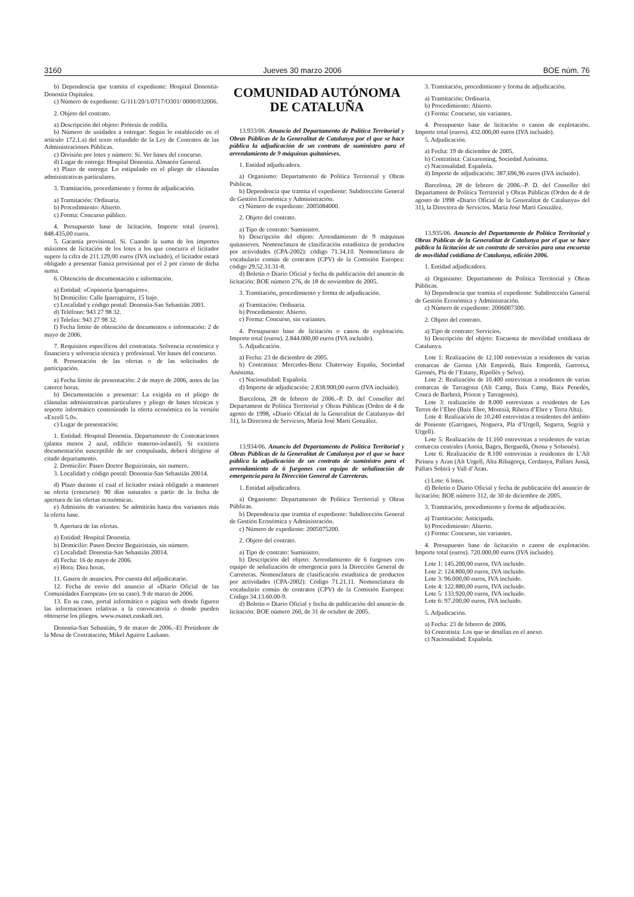3160 Jueves 30 marzo 2006 BOE núm. 76
b) Dependencia que tramita el expediente: Hospital Donostia-Donostia Ospitalea.
c) Número de expediente: G/111/20/1/0717/O301/ 0000/032006.
2. Objeto del contrato.
a) Descripción del objeto: Prótesis de rodilla.
b) Número de unidades a entregar: Según lo establecido en el artículo 172.1.a) del texto refundido de la Ley de Contratos de las Administraciones Públicas.
c) División por lotes y número: Sí. Ver bases del concurso.
d) Lugar de entrega: Hospital Donostia. Almacén General.
e) Plazo de entrega: Lo estipulado en el pliego de cláusulas administrativas particulares.
3. Tramitación, procedimiento y forma de adjudicación.
a) Tramitación: Ordinaria.
b) Procedimiento: Abierto.
c) Forma: Concurso público.
4. Presupuesto base de licitación. Importe total (euros). 848.435,00 euros.
5. Garantía provisional. Sí. Cuando la suma de los importes máximos de licitación de los lotes a los que concurra el licitador supere la cifra de 211.129,00 euros (IVA incluido), el licitador estará obligado a presentar fianza provisional por el 2 por ciento de dicha suma.
6. Obtención de documentación e información.
a) Entidad: «Copistería Iparraguirre».
b) Domicilio: Calle Iparraguirre, 15 bajo.
c) Localidad y código postal: Donostia-San Sebastián 2001.
d) Teléfono: 943 27 98 32.
e) Telefax: 943 27 98 32.
f) Fecha límite de obtención de documentos e información: 2 de mayo de 2006.
7. Requisitos específicos del contratista. Solvencia económica y financiera y solvencia técnica y profesional. Ver bases del concurso.
8. Presentación de las ofertas o de las solicitudes de participación.
a) Fecha límite de presentación: 2 de mayo de 2006, antes de las catorce horas.
b) Documentación a presentar: La exigida en el pliego de cláusulas administrativas particulares y pliego de bases técnicas y soporte informático conteniendo la oferta económica en la versión «Excell 5.0».
c) Lugar de presentación:
1. Entidad: Hospital Donostia. Departamento de Contrataciones (planta menos 2 azul, edificio materno-infantil). Si existiera documentación susceptible de ser compulsada, deberá dirigirse al citado departamento.
2. Domicilio: Paseo Doctor Beguiristain, sin numero.
3. Localidad y código postal: Donostia-San Sebastián 20014.
d) Plazo durante el cual el licitador estará obligado a mantener su oferta (concurso): 90 días naturales a partir de la fecha de apertura de las ofertas económicas.
e) Admisión de variantes: Se admitirán hasta dos variantes más la oferta base.
9. Apertura de las ofertas.
a) Entidad: Hospital Donostia.
b) Domicilio: Paseo Doctor Beguiristain, sin número.
c) Localidad: Donostia-San Sebastián 20014.
d) Fecha: 16 de mayo de 2006.
e) Hora: Diez horas.
11. Gastos de anuncios. Por cuenta del adjudicatario.
12. Fecha de envío del anuncio al «Diario Oficial de las Comunidades Europeas» (en su caso). 9 de marzo de 2006.
13. En su caso, portal informático o página web donde figuren las informaciones relativas a la convocatoria o donde pueden obtenerse los pliegos. www.osanet.euskadi.net.
Donostia-San Sebastián, 9 de marzo de 2006.–El Presidente de la Mesa de Contratación, Mikel Aguirre Lazkano.
COMUNIDAD AUTÓNOMA
DE CATALUÑA
13.933/06. Anuncio del Departamento de Política Territorial y Obras Públicas de la Generalitat de Catalunya por el que se hace pública la adjudicación de un contrato de suministro para el arrendamiento de 9 máquinas quitanieves.
1. Entidad adjudicadora.
a) Organismo: Departamento de Política Territorial y Obras Públicas.
b) Dependencia que tramita el expediente: Subdirección General de Gestión Económica y Administración.
c) Número de expediente: 2005084000.
2. Objeto del contrato.
a) Tipo de contrato: Suministro.
b) Descripción del objeto: Arrendamiento de 9 máquinas quitanieves. Nomenclatura de clasificación estadística de productos por actividades (CPA-2002): código 71.34.10. Nomenclatura de vocabulario común de contratos (CPV) de la Comisión Europea: código 29.52.31.31-8.
d) Boletín o Diario Oficial y fecha de publicación del anuncio de licitación: BOE número 276, de 18 de noviembre de 2005.
3. Tramitación, procedimiento y forma de adjudicación.
a) Tramitación: Ordinaria.
b) Procedimiento: Abierto.
c) Forma: Concurso, sin variantes.
4. Presupuesto base de licitación o canon de explotación. Importe total (euros). 2.844.000,00 euros (IVA incluido).
5. Adjudicación.
a) Fecha: 23 de diciembre de 2005.
b) Contratista: Mercedes-Benz Chaterway España, Sociedad Anónima.
c) Nacionalidad: Española.
d) Importe de adjudicación: 2.838.900,00 euros (IVA incluido).
Barcelona, 28 de febrero de 2006.–P. D. del Conseller del Departament de Política Territorial y Obras Públicas (Orden de 4 de agosto de 1998, «Diario Oficial de la Generalitat de Catalunya» del 31), la Directora de Servicios, María José Martí González.
13.934/06. Anuncio del Departamento de Política Territorial y Obras Públicas de la Generalitat de Catalunya por el que se hace pública la adjudicación de un contrato de suministro para el arrendamiento de 6 furgones con equipo de señalización de emergencia para la Dirección General de Carreteras.
1. Entidad adjudicadora.
a) Organismo: Departamento de Política Territorial y Obras Públicas.
b) Dependencia que tramita el expediente: Subdirección General de Gestión Económica y Administración.
c) Número de expediente: 2005075200.
2. Objeto del contrato.
a) Tipo de contrato: Suministro.
b) Descripción del objeto: Arrendamiento de 6 furgones con equipo de señalización de emergencia para la Dirección General de Carreteras. Nomenclatura de clasificación estadística de productos por actividades (CPA-2002): Código 71.21.11. Nomenclatura de vocabulario común de contratos (CPV) de la Comisión Europea: Código 34.13.60.00-9.
d) Boletín o Diario Oficial y fecha de publicación del anuncio de licitación: BOE número 260, de 31 de octubre de 2005.
3. Tramitación, procedimiento y forma de adjudicación.
a) Tramitación: Ordinaria.
b) Procedimiento: Abierto.
c) Forma: Concurso, sin variantes.
4. Presupuesto base de licitación o canon de explotación. Importe total (euros). 432.000,00 euros (IVA incluido).
5. Adjudicación.
a) Fecha: 19 de diciembre de 2005.
b) Contratista: Caixarenting, Sociedad Anónima.
c) Nacionalidad: Española.
d) Importe de adjudicación: 387.696,96 euros (IVA incluido).
Barcelona, 28 de febrero de 2006.–P. D. del Conseller del Departament de Política Territorial y Obras Públicas (Orden de 4 de agosto de 1998 «Diario Oficial de la Generalitat de Catalunya» del 31), la Directora de Servicios. María José Martí González.
13.935/06. Anuncio del Departamento de Política Territorial y Obras Públicas de la Generalitat de Catalunya por el que se hace pública la licitación de un contrato de servicios para una encuesta de movilidad cotidiana de Catalunya, edición 2006.
1. Entidad adjudicadora.
a) Organismo: Departamento de Política Territorial y Obras Públicas.
b) Dependencia que tramita el expediente: Subdirección General de Gestión Económica y Administración.
c) Número de expediente: 2006007300.
2. Objeto del contrato.
a) Tipo de contrato: Servicios.
b) Descripción del objeto: Encuesta de movilidad cotidiana de Catalunya.
Lote 1: Realización de 12.100 entrevistas a residentes de varias comarcas de Girona (Alt Empordà, Baix Empordà, Garrotxa, Gironès, Pla de l’Estany, Ripollès y Selva).
Lote 2: Realización de 10.400 entrevistas a residentes de varias comarcas de Tarragona (Alt Camp, Baix Camp, Baix Penedès, Conca de Barberà, Priorat y Tarragonès).
Lote 3: realización de 8.000 entrevistas a residentes de Les Terres de l’Ebre (Baix Ebre, Montsià, Ribera d’Ebre y Terra Alta).
Lote 4: Realización de 10.240 entrevistas a residentes del ámbito de Poniente (Garrigues, Noguera, Pla d’Urgell, Segarra, Segrià y Urgell).
Lote 5: Realización de 11.160 entrevistas a residentes de varias comarcas centrales (Anoia, Bages, Berguedà, Osona y Solsonès).
Lote 6: Realización de 8.100 entrevistas a residentes de L’Alt Pirineu y Aran (Alt Urgell, Alta Ribagorça, Cerdanya, Pallars Jussà, Pallars Sobirà y Vall d’Aran.
c) Lote: 6 lotes.
d) Boletín o Diario Oficial y fecha de publicación del anuncio de licitación: BOE número 312, de 30 de diciembre de 2005.
3. Tramitación, procedimiento y forma de adjudicación.
a) Tramitación: Anticipada.
b) Procedimiento: Abierto.
c) Forma: Concurso, sin variantes.
4. Presupuesto base de licitación o canon de explotación. Importe total (euros). 720.000,00 euros (IVA incluido).
Lote 1: 145.200,00 euros, IVA incluido.
Lote 2: 124.800,00 euros, IVA incluido.
Lote 3: 96.000,00 euros, IVA incluido.
Lote 4: 122.880,00 euros, IVA incluido.
Lote 5: 133.920,00 euros, IVA incluido.
Lote 6: 97.200,00 euros, IVA incluido.
5. Adjudicación.
a) Fecha: 23 de febrero de 2006.
b) Contratista: Los que se detallan en el anexo.
c) Nacionalidad: Española.